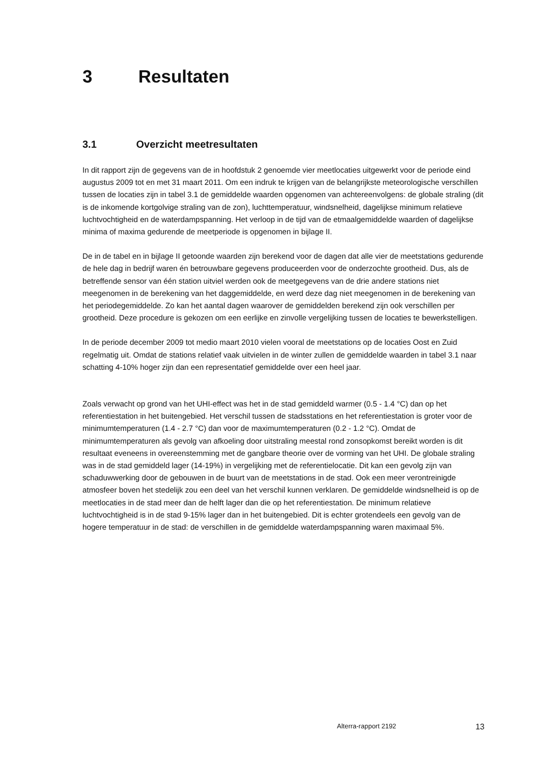3 Resultaten
3.1 Overzicht meetresultaten
In dit rapport zijn de gegevens van de in hoofdstuk 2 genoemde vier meetlocaties uitgewerkt voor de periode eind augustus 2009 tot en met 31 maart 2011. Om een indruk te krijgen van de belangrijkste meteorologische verschillen tussen de locaties zijn in tabel 3.1 de gemiddelde waarden opgenomen van achtereenvolgens: de globale straling (dit is de inkomende kortgolvige straling van de zon), luchttemperatuur, windsnelheid, dagelijkse minimum relatieve luchtvochtigheid en de waterdampspanning. Het verloop in de tijd van de etmaalgemiddelde waarden of dagelijkse minima of maxima gedurende de meetperiode is opgenomen in bijlage II.
De in de tabel en in bijlage II getoonde waarden zijn berekend voor de dagen dat alle vier de meetstations gedurende de hele dag in bedrijf waren én betrouwbare gegevens produceerden voor de onderzochte grootheid. Dus, als de betreffende sensor van één station uitviel werden ook de meetgegevens van de drie andere stations niet meegenomen in de berekening van het daggemiddelde, en werd deze dag niet meegenomen in de berekening van het periodegemiddelde. Zo kan het aantal dagen waarover de gemiddelden berekend zijn ook verschillen per grootheid. Deze procedure is gekozen om een eerlijke en zinvolle vergelijking tussen de locaties te bewerkstelligen.
In de periode december 2009 tot medio maart 2010 vielen vooral de meetstations op de locaties Oost en Zuid regelmatig uit. Omdat de stations relatief vaak uitvielen in de winter zullen de gemiddelde waarden in tabel 3.1 naar schatting 4-10% hoger zijn dan een representatief gemiddelde over een heel jaar.
Zoals verwacht op grond van het UHI-effect was het in de stad gemiddeld warmer (0.5 - 1.4 °C) dan op het referentiestation in het buitengebied. Het verschil tussen de stadsstations en het referentiestation is groter voor de minimumtemperaturen (1.4 - 2.7 °C) dan voor de maximumtemperaturen (0.2 - 1.2 °C). Omdat de minimumtemperaturen als gevolg van afkoeling door uitstraling meestal rond zonsopkomst bereikt worden is dit resultaat eveneens in overeenstemming met de gangbare theorie over de vorming van het UHI. De globale straling was in de stad gemiddeld lager (14-19%) in vergelijking met de referentielocatie. Dit kan een gevolg zijn van schaduwwerking door de gebouwen in de buurt van de meetstations in de stad. Ook een meer verontreinigde atmosfeer boven het stedelijk zou een deel van het verschil kunnen verklaren. De gemiddelde windsnelheid is op de meetlocaties in de stad meer dan de helft lager dan die op het referentiestation. De minimum relatieve luchtvochtigheid is in de stad 9-15% lager dan in het buitengebied. Dit is echter grotendeels een gevolg van de hogere temperatuur in de stad: de verschillen in de gemiddelde waterdampspanning waren maximaal 5%.
Alterra-rapport 2192 13